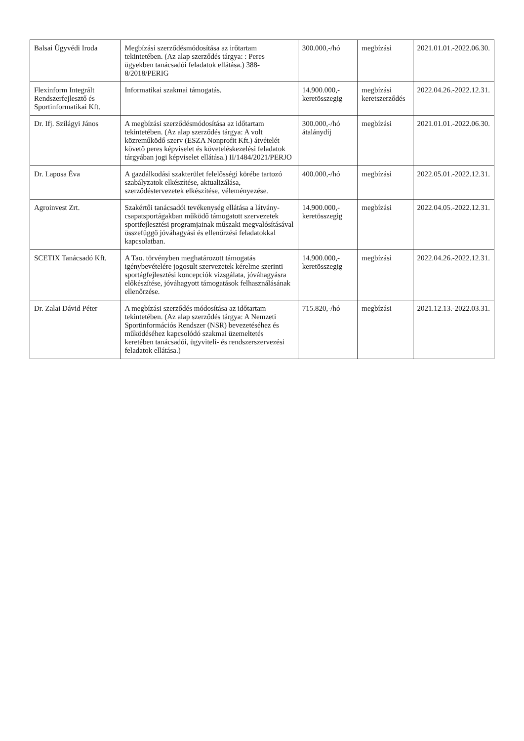| Balsai Ügyvédi Iroda | Megbízási szerződésmódosítása az irőtartam tekintetében. (Az alap szerződés tárgya: : Peres ügyekben tanácsadói feladatok ellátása.) 388-8/2018/PERIG | 300.000,-/hó | megbízási | 2021.01.01.-2022.06.30. |
| Flexinform Integrált Rendszerfejlesztő és Sportinformatikai Kft. | Informatikai szakmai támogatás. | 14.900.000,- keretösszegig | megbízási keretszerződés | 2022.04.26.-2022.12.31. |
| Dr. Ifj. Szilágyi János | A megbízási szerződésmódosítása az időtartam tekintetében. (Az alap szerződés tárgya: A volt közreműködő szerv (ESZA Nonprofit Kft.) átvételét követő peres képviselet és követeléskezelési feladatok tárgyában jogi képviselet ellátása.) II/1484/2021/PERJO | 300.000,-/hó átalánydíj | megbízási | 2021.01.01.-2022.06.30. |
| Dr. Laposa Éva | A gazdálkodási szakterület felelősségi körébe tartozó szabályzatok elkészítése, aktualizálása, szerződéstervezetek elkészítése, véleményezése. | 400.000,-/hó | megbízási | 2022.05.01.-2022.12.31. |
| Agroinvest Zrt. | Szakértői tanácsadói tevékenység ellátása a látvány-csapatsportágakban működő támogatott szervezetek sportfejlesztési programjainak műszaki megvalósításával összefüggő jóváhagyási és ellenőrzési feladatokkal kapcsolatban. | 14.900.000,- keretösszegig | megbízási | 2022.04.05.-2022.12.31. |
| SCETIX Tanácsadó Kft. | A Tao. törvényben meghatározott támogatás igénybevételére jogosult szervezetek kérelme szerinti sportágfejlesztési koncepciók vizsgálata, jóváhagyásra előkészítése, jóváhagyott támogatások felhasználásának ellenőrzése. | 14.900.000,- keretösszegig | megbízási | 2022.04.26.-2022.12.31. |
| Dr. Zalai Dávid Péter | A megbízási szerződés módosítása az időtartam tekintetében. (Az alap szerződés tárgya: A Nemzeti Sportinformációs Rendszer (NSR) bevezetéséhez és működéséhez kapcsolódó szakmai üzemeltetés keretében tanácsadói, ügyviteli- és rendszerszervezési feladatok ellátása.) | 715.820,-/hó | megbízási | 2021.12.13.-2022.03.31. |